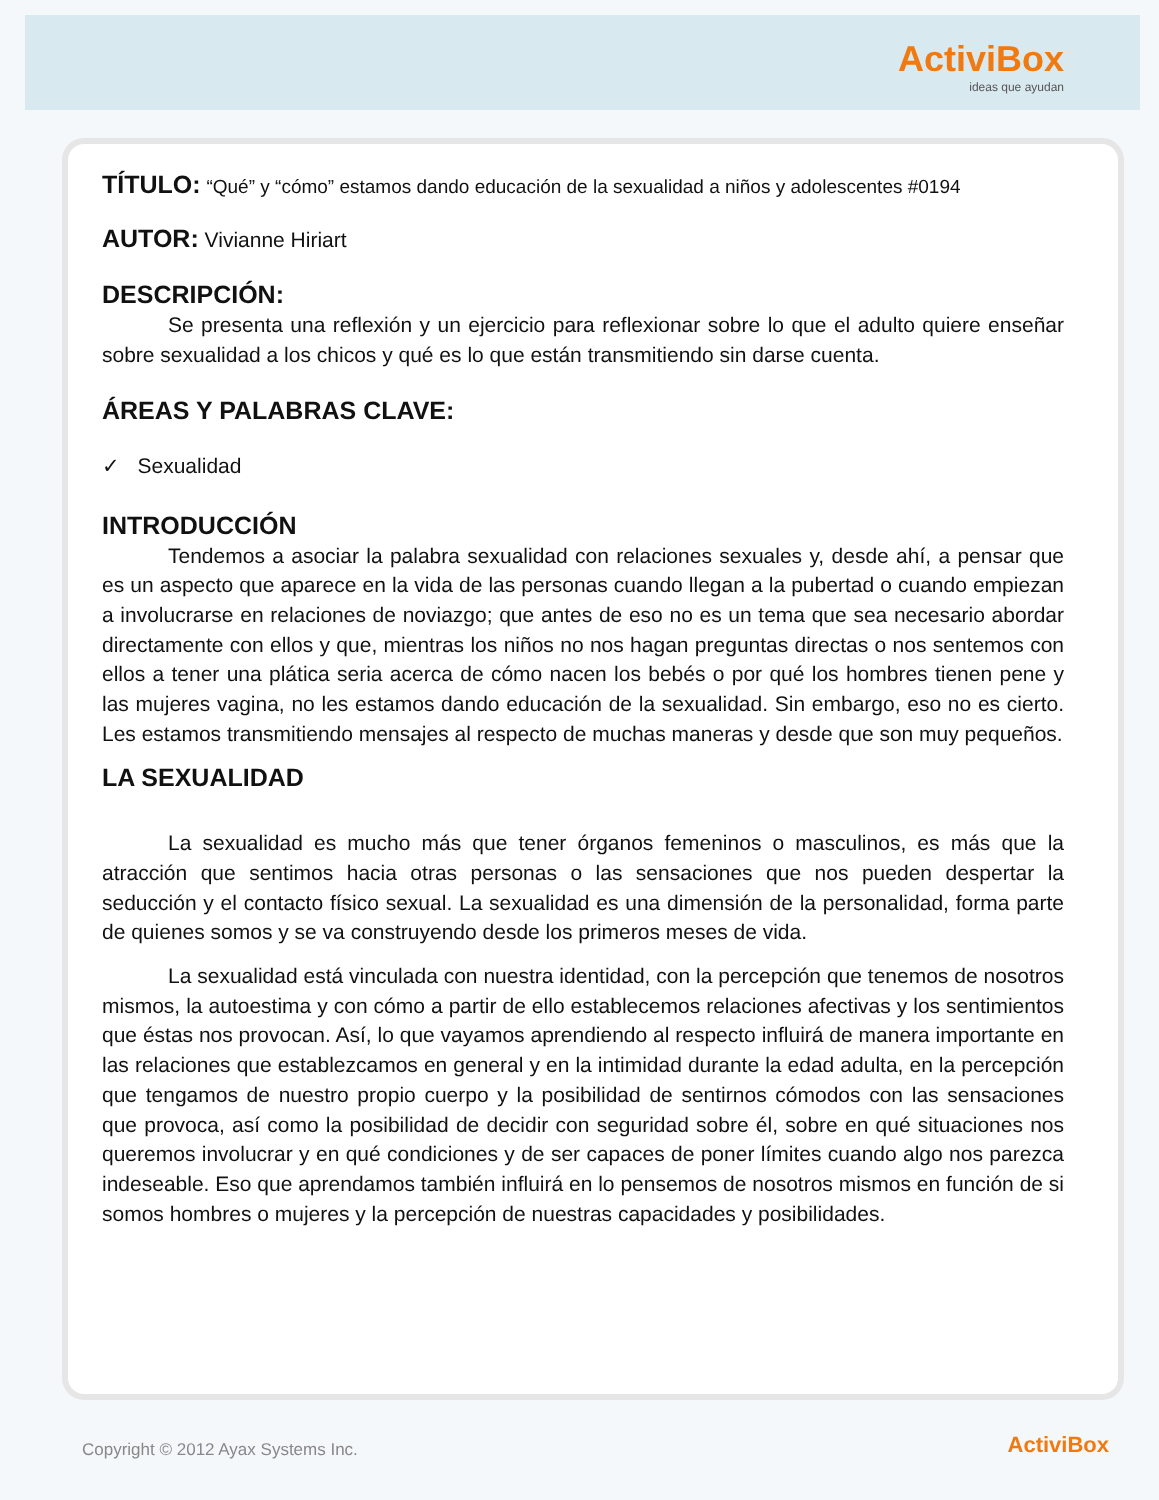ActiviBox
ideas que ayudan
TÍTULO: “Qué” y “cómo” estamos dando educación de la sexualidad a niños y adolescentes #0194
AUTOR: Vivianne Hiriart
DESCRIPCIÓN:
Se presenta una reflexión y un ejercicio para reflexionar sobre lo que el adulto quiere enseñar sobre sexualidad a los chicos y qué es lo que están transmitiendo sin darse cuenta.
ÁREAS Y PALABRAS CLAVE:
✓ Sexualidad
INTRODUCCIÓN
Tendemos a asociar la palabra sexualidad con relaciones sexuales y, desde ahí, a pensar que es un aspecto que aparece en la vida de las personas cuando llegan a la pubertad o cuando empiezan a involucrarse en relaciones de noviazgo; que antes de eso no es un tema que sea necesario abordar directamente con ellos y que, mientras los niños no nos hagan preguntas directas o nos sentemos con ellos a tener una plática seria acerca de cómo nacen los bebés o por qué los hombres tienen pene y las mujeres vagina, no les estamos dando educación de la sexualidad. Sin embargo, eso no es cierto. Les estamos transmitiendo mensajes al respecto de muchas maneras y desde que son muy pequeños.
LA SEXUALIDAD
La sexualidad es mucho más que tener órganos femeninos o masculinos, es más que la atracción que sentimos hacia otras personas o las sensaciones que nos pueden despertar la seducción y el contacto físico sexual. La sexualidad es una dimensión de la personalidad, forma parte de quienes somos y se va construyendo desde los primeros meses de vida.
La sexualidad está vinculada con nuestra identidad, con la percepción que tenemos de nosotros mismos, la autoestima y con cómo a partir de ello establecemos relaciones afectivas y los sentimientos que éstas nos provocan. Así, lo que vayamos aprendiendo al respecto influirá de manera importante en las relaciones que establezcamos en general y en la intimidad durante la edad adulta, en la percepción que tengamos de nuestro propio cuerpo y la posibilidad de sentirnos cómodos con las sensaciones que provoca, así como la posibilidad de decidir con seguridad sobre él, sobre en qué situaciones nos queremos involucrar y en qué condiciones y de ser capaces de poner límites cuando algo nos parezca indeseable. Eso que aprendamos también influirá en lo pensemos de nosotros mismos en función de si somos hombres o mujeres y la percepción de nuestras capacidades y posibilidades.
Copyright © 2012 Ayax Systems Inc.
ActiviBox